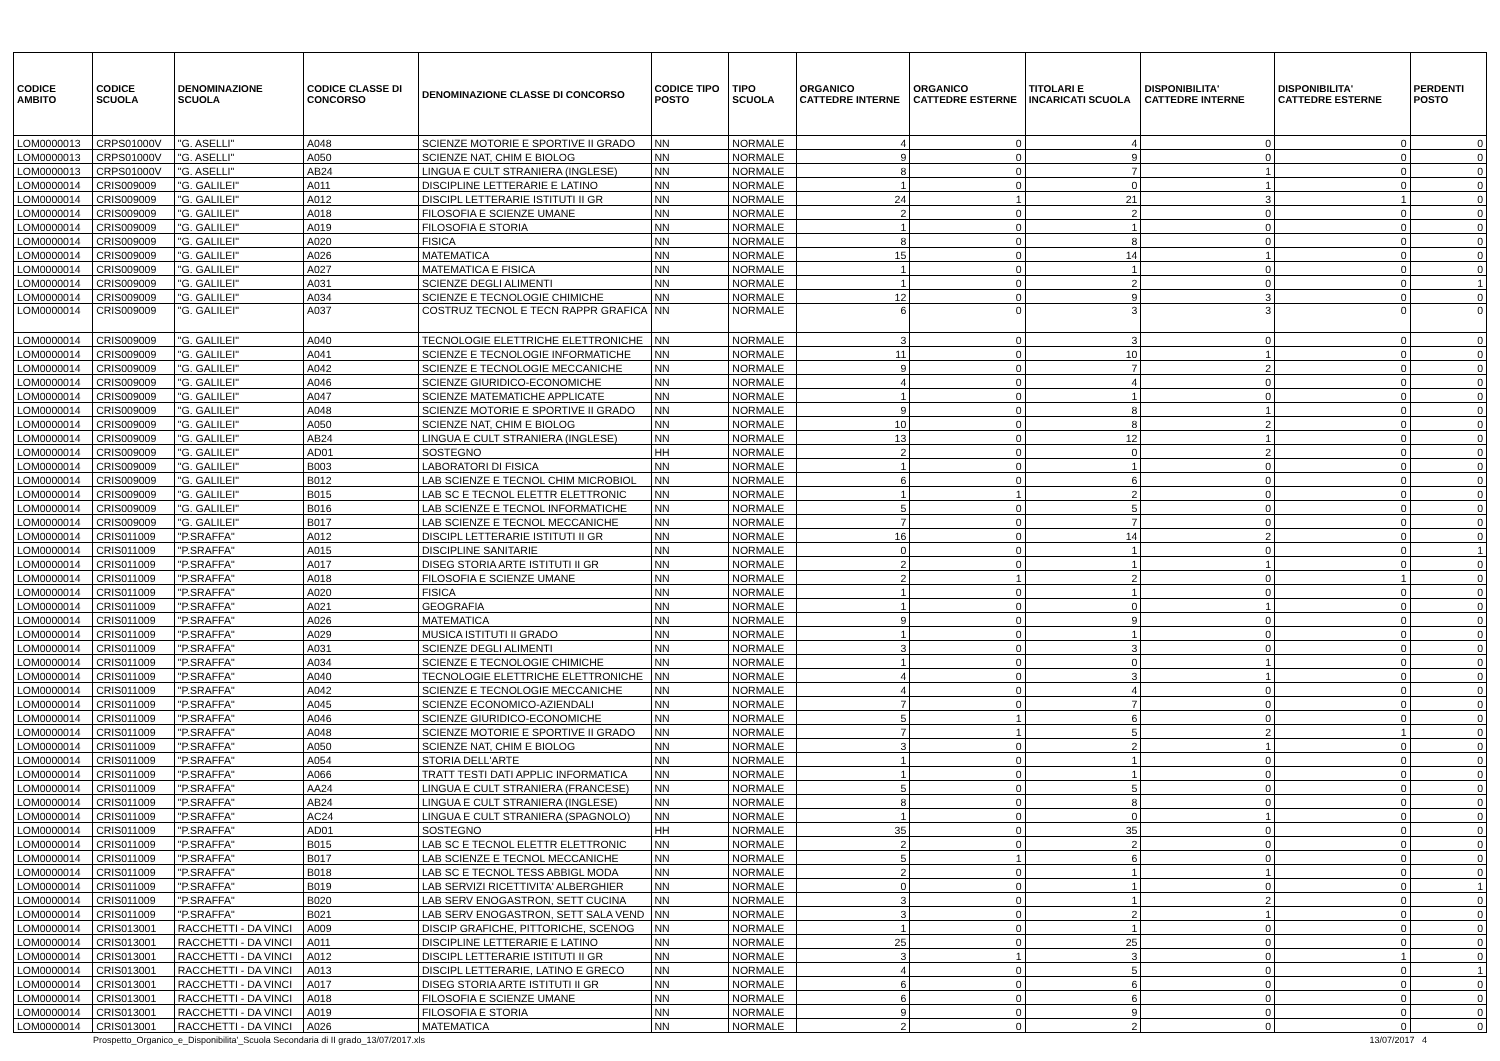| CODICE AMBITO | CODICE SCUOLA | DENOMINAZIONE SCUOLA | CODICE CLASSE DI CONCORSO | DENOMINAZIONE CLASSE DI CONCORSO | CODICE TIPO POSTO | TIPO SCUOLA | ORGANICO CATTEDRE INTERNE | ORGANICO CATTEDRE ESTERNE | TITOLARI E INCARICATI SCUOLA | DISPONIBILITA' CATTEDRE INTERNE | DISPONIBILITA' CATTEDRE ESTERNE | PERDENTI POSTO |
| --- | --- | --- | --- | --- | --- | --- | --- | --- | --- | --- | --- | --- |
| LOM0000013 | CRPS01000V | "G. ASELLI" | A048 | SCIENZE MOTORIE E SPORTIVE II GRADO | NN | NORMALE | 4 | 0 | 4 | 0 | 0 | 0 |
| LOM0000013 | CRPS01000V | "G. ASELLI" | A050 | SCIENZE NAT, CHIM E BIOLOG | NN | NORMALE | 9 | 0 | 9 | 0 | 0 | 0 |
| LOM0000013 | CRPS01000V | "G. ASELLI" | AB24 | LINGUA E CULT STRANIERA (INGLESE) | NN | NORMALE | 8 | 0 | 7 | 1 | 0 | 0 |
| LOM0000014 | CRIS009009 | "G. GALILEI" | A011 | DISCIPLINE LETTERARIE E LATINO | NN | NORMALE | 1 | 0 | 0 | 1 | 0 | 0 |
| LOM0000014 | CRIS009009 | "G. GALILEI" | A012 | DISCIPL LETTERARIE ISTITUTI II GR | NN | NORMALE | 24 | 1 | 21 | 3 | 1 | 0 |
| LOM0000014 | CRIS009009 | "G. GALILEI" | A018 | FILOSOFIA E SCIENZE UMANE | NN | NORMALE | 2 | 0 | 2 | 0 | 0 | 0 |
| LOM0000014 | CRIS009009 | "G. GALILEI" | A019 | FILOSOFIA E STORIA | NN | NORMALE | 1 | 0 | 1 | 0 | 0 | 0 |
| LOM0000014 | CRIS009009 | "G. GALILEI" | A020 | FISICA | NN | NORMALE | 8 | 0 | 8 | 0 | 0 | 0 |
| LOM0000014 | CRIS009009 | "G. GALILEI" | A026 | MATEMATICA | NN | NORMALE | 15 | 0 | 14 | 1 | 0 | 0 |
| LOM0000014 | CRIS009009 | "G. GALILEI" | A027 | MATEMATICA E FISICA | NN | NORMALE | 1 | 0 | 1 | 0 | 0 | 0 |
| LOM0000014 | CRIS009009 | "G. GALILEI" | A031 | SCIENZE DEGLI ALIMENTI | NN | NORMALE | 1 | 0 | 2 | 0 | 0 | 1 |
| LOM0000014 | CRIS009009 | "G. GALILEI" | A034 | SCIENZE E TECNOLOGIE CHIMICHE | NN | NORMALE | 12 | 0 | 9 | 3 | 0 | 0 |
| LOM0000014 | CRIS009009 | "G. GALILEI" | A037 | COSTRUZ TECNOL E TECN RAPPR GRAFICA | NN | NORMALE | 6 | 0 | 3 | 3 | 0 | 0 |
| LOM0000014 | CRIS009009 | "G. GALILEI" | A040 | TECNOLOGIE ELETTRICHE ELETTRONICHE | NN | NORMALE | 3 | 0 | 3 | 0 | 0 | 0 |
| LOM0000014 | CRIS009009 | "G. GALILEI" | A041 | SCIENZE E TECNOLOGIE INFORMATICHE | NN | NORMALE | 11 | 0 | 10 | 1 | 0 | 0 |
| LOM0000014 | CRIS009009 | "G. GALILEI" | A042 | SCIENZE E TECNOLOGIE MECCANICHE | NN | NORMALE | 9 | 0 | 7 | 2 | 0 | 0 |
| LOM0000014 | CRIS009009 | "G. GALILEI" | A046 | SCIENZE GIURIDICO-ECONOMICHE | NN | NORMALE | 4 | 0 | 4 | 0 | 0 | 0 |
| LOM0000014 | CRIS009009 | "G. GALILEI" | A047 | SCIENZE MATEMATICHE APPLICATE | NN | NORMALE | 1 | 0 | 1 | 0 | 0 | 0 |
| LOM0000014 | CRIS009009 | "G. GALILEI" | A048 | SCIENZE MOTORIE E SPORTIVE II GRADO | NN | NORMALE | 9 | 0 | 8 | 1 | 0 | 0 |
| LOM0000014 | CRIS009009 | "G. GALILEI" | A050 | SCIENZE NAT, CHIM E BIOLOG | NN | NORMALE | 10 | 0 | 8 | 2 | 0 | 0 |
| LOM0000014 | CRIS009009 | "G. GALILEI" | AB24 | LINGUA E CULT STRANIERA (INGLESE) | NN | NORMALE | 13 | 0 | 12 | 1 | 0 | 0 |
| LOM0000014 | CRIS009009 | "G. GALILEI" | AD01 | SOSTEGNO | HH | NORMALE | 2 | 0 | 0 | 2 | 0 | 0 |
| LOM0000014 | CRIS009009 | "G. GALILEI" | B003 | LABORATORI DI FISICA | NN | NORMALE | 1 | 0 | 1 | 0 | 0 | 0 |
| LOM0000014 | CRIS009009 | "G. GALILEI" | B012 | LAB SCIENZE E TECNOL CHIM MICROBIOL | NN | NORMALE | 6 | 0 | 6 | 0 | 0 | 0 |
| LOM0000014 | CRIS009009 | "G. GALILEI" | B015 | LAB SC E TECNOL ELETTR ELETTRONIC | NN | NORMALE | 1 | 1 | 2 | 0 | 0 | 0 |
| LOM0000014 | CRIS009009 | "G. GALILEI" | B016 | LAB SCIENZE E TECNOL INFORMATICHE | NN | NORMALE | 5 | 0 | 5 | 0 | 0 | 0 |
| LOM0000014 | CRIS009009 | "G. GALILEI" | B017 | LAB SCIENZE E TECNOL MECCANICHE | NN | NORMALE | 7 | 0 | 7 | 0 | 0 | 0 |
| LOM0000014 | CRIS011009 | "P.SRAFFA" | A012 | DISCIPL LETTERARIE ISTITUTI II GR | NN | NORMALE | 16 | 0 | 14 | 2 | 0 | 0 |
| LOM0000014 | CRIS011009 | "P.SRAFFA" | A015 | DISCIPLINE SANITARIE | NN | NORMALE | 0 | 0 | 1 | 0 | 0 | 1 |
| LOM0000014 | CRIS011009 | "P.SRAFFA" | A017 | DISEG STORIA ARTE ISTITUTI II GR | NN | NORMALE | 2 | 0 | 1 | 1 | 0 | 0 |
| LOM0000014 | CRIS011009 | "P.SRAFFA" | A018 | FILOSOFIA E SCIENZE UMANE | NN | NORMALE | 2 | 1 | 2 | 0 | 1 | 0 |
| LOM0000014 | CRIS011009 | "P.SRAFFA" | A020 | FISICA | NN | NORMALE | 1 | 0 | 1 | 0 | 0 | 0 |
| LOM0000014 | CRIS011009 | "P.SRAFFA" | A021 | GEOGRAFIA | NN | NORMALE | 1 | 0 | 0 | 1 | 0 | 0 |
| LOM0000014 | CRIS011009 | "P.SRAFFA" | A026 | MATEMATICA | NN | NORMALE | 9 | 0 | 9 | 0 | 0 | 0 |
| LOM0000014 | CRIS011009 | "P.SRAFFA" | A029 | MUSICA ISTITUTI II GRADO | NN | NORMALE | 1 | 0 | 1 | 0 | 0 | 0 |
| LOM0000014 | CRIS011009 | "P.SRAFFA" | A031 | SCIENZE DEGLI ALIMENTI | NN | NORMALE | 3 | 0 | 3 | 0 | 0 | 0 |
| LOM0000014 | CRIS011009 | "P.SRAFFA" | A034 | SCIENZE E TECNOLOGIE CHIMICHE | NN | NORMALE | 1 | 0 | 0 | 1 | 0 | 0 |
| LOM0000014 | CRIS011009 | "P.SRAFFA" | A040 | TECNOLOGIE ELETTRICHE ELETTRONICHE | NN | NORMALE | 4 | 0 | 3 | 1 | 0 | 0 |
| LOM0000014 | CRIS011009 | "P.SRAFFA" | A042 | SCIENZE E TECNOLOGIE MECCANICHE | NN | NORMALE | 4 | 0 | 4 | 0 | 0 | 0 |
| LOM0000014 | CRIS011009 | "P.SRAFFA" | A045 | SCIENZE ECONOMICO-AZIENDALI | NN | NORMALE | 7 | 0 | 7 | 0 | 0 | 0 |
| LOM0000014 | CRIS011009 | "P.SRAFFA" | A046 | SCIENZE GIURIDICO-ECONOMICHE | NN | NORMALE | 5 | 1 | 6 | 0 | 0 | 0 |
| LOM0000014 | CRIS011009 | "P.SRAFFA" | A048 | SCIENZE MOTORIE E SPORTIVE II GRADO | NN | NORMALE | 7 | 1 | 5 | 2 | 1 | 0 |
| LOM0000014 | CRIS011009 | "P.SRAFFA" | A050 | SCIENZE NAT, CHIM E BIOLOG | NN | NORMALE | 3 | 0 | 2 | 1 | 0 | 0 |
| LOM0000014 | CRIS011009 | "P.SRAFFA" | A054 | STORIA DELL'ARTE | NN | NORMALE | 1 | 0 | 1 | 0 | 0 | 0 |
| LOM0000014 | CRIS011009 | "P.SRAFFA" | A066 | TRATT TESTI DATI APPLIC INFORMATICA | NN | NORMALE | 1 | 0 | 1 | 0 | 0 | 0 |
| LOM0000014 | CRIS011009 | "P.SRAFFA" | AA24 | LINGUA E CULT STRANIERA (FRANCESE) | NN | NORMALE | 5 | 0 | 5 | 0 | 0 | 0 |
| LOM0000014 | CRIS011009 | "P.SRAFFA" | AB24 | LINGUA E CULT STRANIERA (INGLESE) | NN | NORMALE | 8 | 0 | 8 | 0 | 0 | 0 |
| LOM0000014 | CRIS011009 | "P.SRAFFA" | AC24 | LINGUA E CULT STRANIERA (SPAGNOLO) | NN | NORMALE | 1 | 0 | 0 | 1 | 0 | 0 |
| LOM0000014 | CRIS011009 | "P.SRAFFA" | AD01 | SOSTEGNO | HH | NORMALE | 35 | 0 | 35 | 0 | 0 | 0 |
| LOM0000014 | CRIS011009 | "P.SRAFFA" | B015 | LAB SC E TECNOL ELETTR ELETTRONIC | NN | NORMALE | 2 | 0 | 2 | 0 | 0 | 0 |
| LOM0000014 | CRIS011009 | "P.SRAFFA" | B017 | LAB SCIENZE E TECNOL MECCANICHE | NN | NORMALE | 5 | 1 | 6 | 0 | 0 | 0 |
| LOM0000014 | CRIS011009 | "P.SRAFFA" | B018 | LAB SC E TECNOL TESS ABBIGL MODA | NN | NORMALE | 2 | 0 | 1 | 1 | 0 | 0 |
| LOM0000014 | CRIS011009 | "P.SRAFFA" | B019 | LAB SERVIZI RICETTIVITA' ALBERGHIER | NN | NORMALE | 0 | 0 | 1 | 0 | 0 | 1 |
| LOM0000014 | CRIS011009 | "P.SRAFFA" | B020 | LAB SERV ENOGASTRON, SETT CUCINA | NN | NORMALE | 3 | 0 | 1 | 2 | 0 | 0 |
| LOM0000014 | CRIS011009 | "P.SRAFFA" | B021 | LAB SERV ENOGASTRON, SETT SALA VEND | NN | NORMALE | 3 | 0 | 2 | 1 | 0 | 0 |
| LOM0000014 | CRIS013001 | RACCHETTI - DA VINCI | A009 | DISCIP GRAFICHE, PITTORICHE, SCENOG | NN | NORMALE | 1 | 0 | 1 | 0 | 0 | 0 |
| LOM0000014 | CRIS013001 | RACCHETTI - DA VINCI | A011 | DISCIPLINE LETTERARIE E LATINO | NN | NORMALE | 25 | 0 | 25 | 0 | 0 | 0 |
| LOM0000014 | CRIS013001 | RACCHETTI - DA VINCI | A012 | DISCIPL LETTERARIE ISTITUTI II GR | NN | NORMALE | 3 | 1 | 3 | 0 | 1 | 0 |
| LOM0000014 | CRIS013001 | RACCHETTI - DA VINCI | A013 | DISCIPL LETTERARIE, LATINO E GRECO | NN | NORMALE | 4 | 0 | 5 | 0 | 0 | 1 |
| LOM0000014 | CRIS013001 | RACCHETTI - DA VINCI | A017 | DISEG STORIA ARTE ISTITUTI II GR | NN | NORMALE | 6 | 0 | 6 | 0 | 0 | 0 |
| LOM0000014 | CRIS013001 | RACCHETTI - DA VINCI | A018 | FILOSOFIA E SCIENZE UMANE | NN | NORMALE | 6 | 0 | 6 | 0 | 0 | 0 |
| LOM0000014 | CRIS013001 | RACCHETTI - DA VINCI | A019 | FILOSOFIA E STORIA | NN | NORMALE | 9 | 0 | 9 | 0 | 0 | 0 |
| LOM0000014 | CRIS013001 | RACCHETTI - DA VINCI | A026 | MATEMATICA | NN | NORMALE | 2 | 0 | 2 | 0 | 0 | 0 |
Prospetto_Organico_e_Disponibilita'_Scuola Secondaria di II grado_13/07/2017.xls 13/07/2017 4